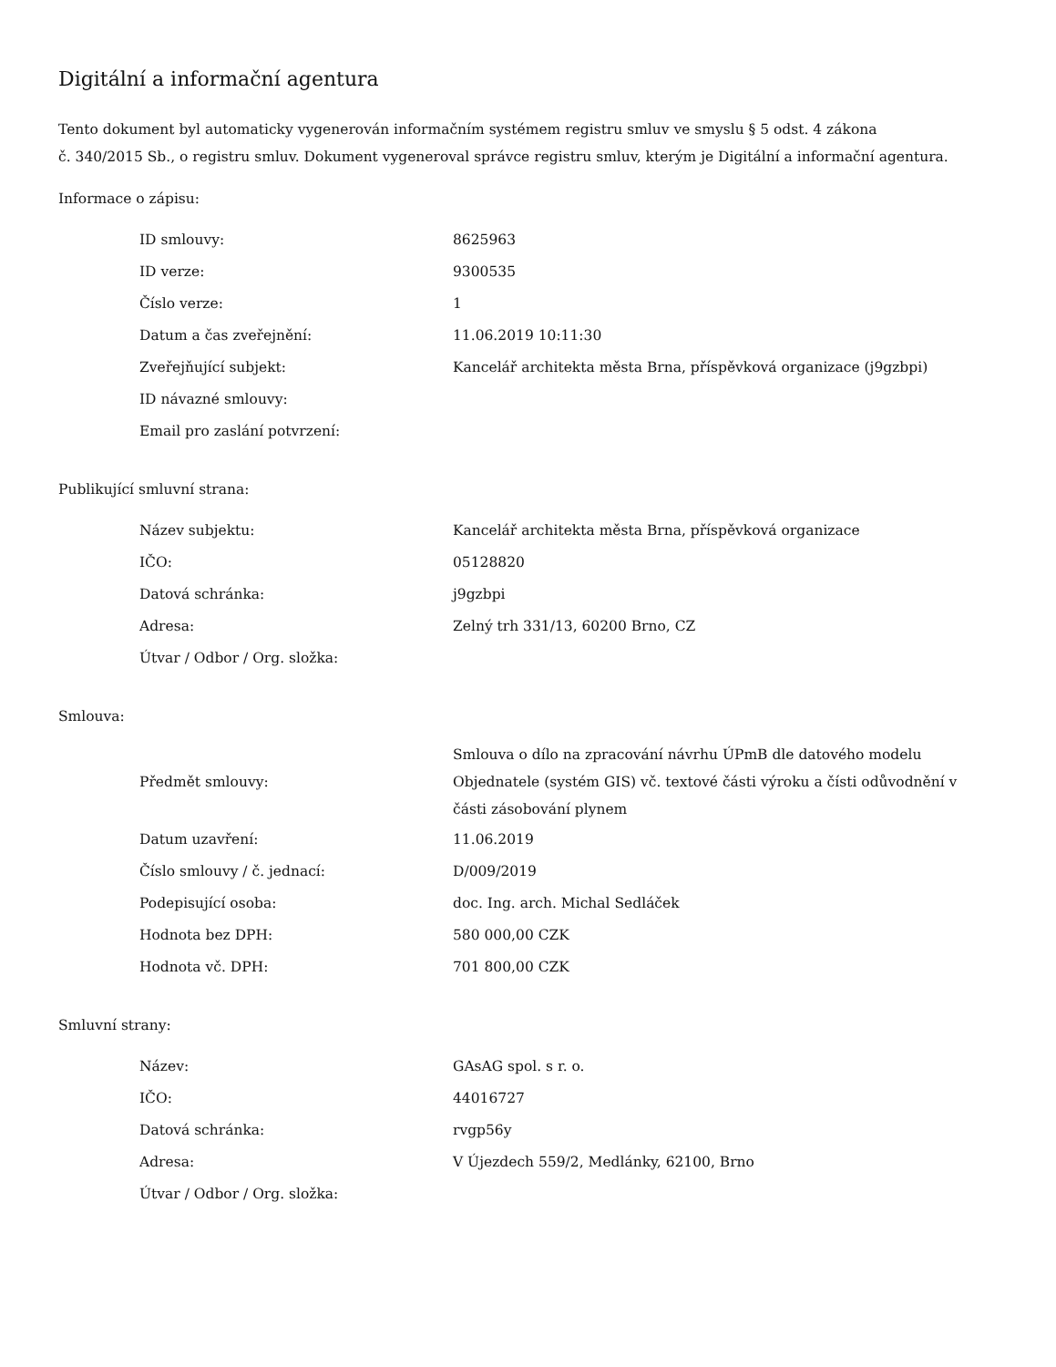Digitální a informační agentura
Tento dokument byl automaticky vygenerován informačním systémem registru smluv ve smyslu § 5 odst. 4 zákona
č. 340/2015 Sb., o registru smluv. Dokument vygeneroval správce registru smluv, kterým je Digitální a informační agentura.
Informace o zápisu:
| ID smlouvy: | 8625963 |
| ID verze: | 9300535 |
| Číslo verze: | 1 |
| Datum a čas zveřejnění: | 11.06.2019 10:11:30 |
| Zveřejňující subjekt: | Kancelář architekta města Brna, příspěvková organizace (j9gzbpi) |
| ID návazné smlouvy: | |
| Email pro zaslání potvrzení: | |
Publikující smluvní strana:
| Název subjektu: | Kancelář architekta města Brna, příspěvková organizace |
| IČO: | 05128820 |
| Datová schránka: | j9gzbpi |
| Adresa: | Zelný trh 331/13, 60200 Brno, CZ |
| Útvar / Odbor / Org. složka: | |
Smlouva:
| Předmět smlouvy: | Smlouva o dílo na zpracování návrhu ÚPmB dle datového modelu Objednatele (systém GIS) vč. textové části výroku a čísti odůvodnění v části zásobování plynem |
| Datum uzavření: | 11.06.2019 |
| Číslo smlouvy / č. jednací: | D/009/2019 |
| Podepisující osoba: | doc. Ing. arch. Michal Sedláček |
| Hodnota bez DPH: | 580 000,00 CZK |
| Hodnota vč. DPH: | 701 800,00 CZK |
Smluvní strany:
| Název: | GAsAG spol. s r. o. |
| IČO: | 44016727 |
| Datová schránka: | rvgp56y |
| Adresa: | V Újezdech 559/2, Medlánky, 62100, Brno |
| Útvar / Odbor / Org. složka: | |